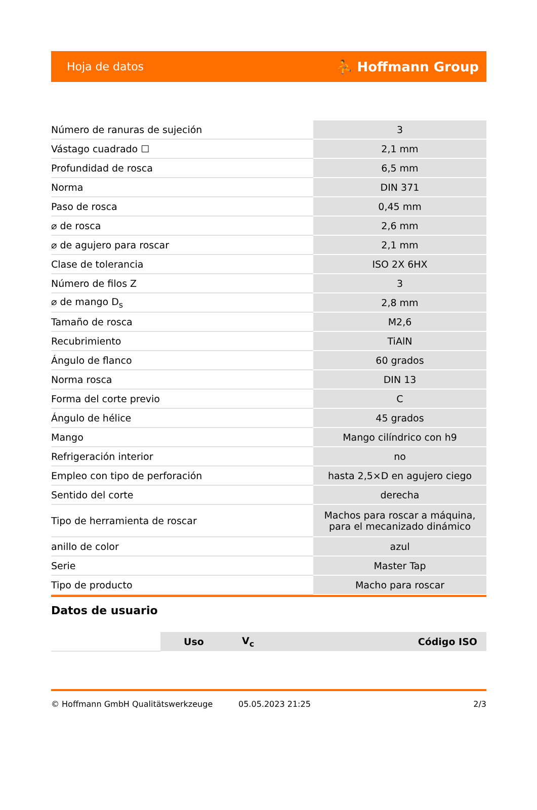Hoja de datos ⛹ Hoffmann Group
| Número de ranuras de sujeción | 3 |
| Vástago cuadrado ☐ | 2,1 mm |
| Profundidad de rosca | 6,5 mm |
| Norma | DIN 371 |
| Paso de rosca | 0,45 mm |
| ⌀ de rosca | 2,6 mm |
| ⌀ de agujero para roscar | 2,1 mm |
| Clase de tolerancia | ISO 2X 6HX |
| Número de filos Z | 3 |
| ⌀ de mango D<sub>s</sub> | 2,8 mm |
| Tamaño de rosca | M2,6 |
| Recubrimiento | TiAlN |
| Ángulo de flanco | 60 grados |
| Norma rosca | DIN 13 |
| Forma del corte previo | C |
| Ángulo de hélice | 45 grados |
| Mango | Mango cilíndrico con h9 |
| Refrigeración interior | no |
| Empleo con tipo de perforación | hasta 2,5×D en agujero ciego |
| Sentido del corte | derecha |
| Tipo de herramienta de roscar | Machos para roscar a máquina, para el mecanizado dinámico |
| anillo de color | azul |
| Serie | Master Tap |
| Tipo de producto | Macho para roscar |
Datos de usuario
| | Uso | V<sub>c</sub> | Código ISO |
© Hoffmann GmbH Qualitätswerkzeuge 05.05.2023 21:25 2/3